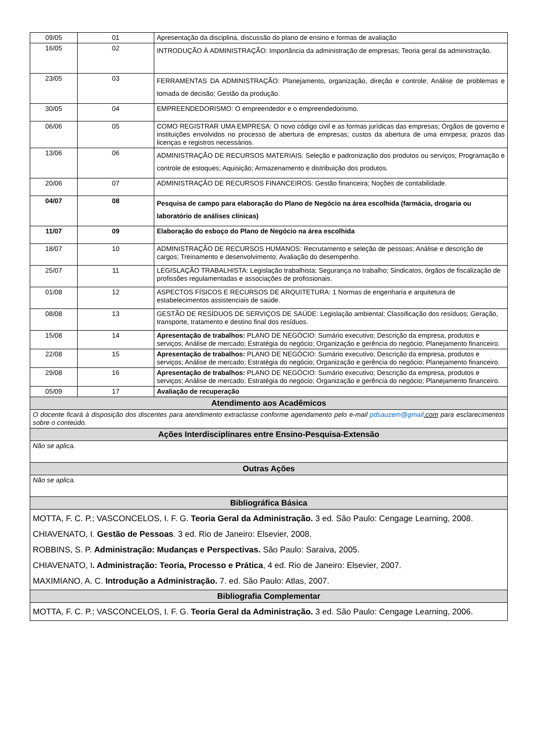| 09/05 | 01 | Apresentação da disciplina, discussão do plano de ensino e formas de avaliação |
| 16/05 | 02 | INTRODUÇÃO À ADMINISTRAÇÃO: Importância da administração de empresas; Teoria geral da administração. |
| 23/05 | 03 | FERRAMENTAS DA ADMINISTRAÇÃO: Planejamento, organização, direção e controle; Análise de problemas e tomada de decisão; Gestão da produção. |
| 30/05 | 04 | EMPREENDEDORISMO: O empreendedor e o empreendedorismo. |
| 06/06 | 05 | COMO REGISTRAR UMA EMPRESA: O novo código civil e as formas jurídicas das empresas; Órgãos de governo e instituições envolvidos no processo de abertura de empresas; custos da abertura de uma emrpesa; prazos das licenças e registros necessários. |
| 13/06 | 06 | ADMINISTRAÇÃO DE RECURSOS MATERIAIS: Seleção e padronização dos produtos ou serviços; Programação e controle de estoques; Aquisição; Armazenamento e distribuição dos produtos. |
| 20/06 | 07 | ADMINISTRAÇÃO DE RECURSOS FINANCEIROS: Gestão financeira; Noções de contabilidade. |
| 04/07 | 08 | Pesquisa de campo para elaboração do Plano de Negócio na área escolhida (farmácia, drogaria ou laboratório de análises clínicas) |
| 11/07 | 09 | Elaboração do esboço do Plano de Negócio na área escolhida |
| 18/07 | 10 | ADMINISTRAÇÃO DE RECURSOS HUMANOS: Recrutamento e seleção de pessoas; Análise e descrição de cargos; Treinamento e desenvolvimento; Avaliação do desempenho. |
| 25/07 | 11 | LEGISLAÇÃO TRABALHISTA: Legislação trabalhista; Segurança no trabalho; Sindicatos, órgãos de fiscalização de profissões regulamentadas e associações de profissionais. |
| 01/08 | 12 | ASPECTOS FÍSICOS E RECURSOS DE ARQUITETURA: 1 Normas de engenharia e arquitetura de estabelecimentos assistenciais de saúde. |
| 08/08 | 13 | GESTÃO DE RESÍDUOS DE SERVIÇOS DE SAÚDE: Legislação ambiental; Classificação dos resíduos; Geração, transporte, tratamento e destino final dos resíduos. |
| 15/08 | 14 | Apresentação de trabalhos: PLANO DE NEGÓCIO: Sumário executivo; Descrição da empresa, produtos e serviços; Análise de mercado; Estratégia do negócio; Organização e gerência do negócio; Planejamento financeiro. |
| 22/08 | 15 | Apresentação de trabalhos: PLANO DE NEGÓCIO: Sumário executivo; Descrição da empresa, produtos e serviços; Análise de mercado; Estratégia do negócio; Organização e gerência do negócio; Planejamento financeiro. |
| 29/08 | 16 | Apresentação de trabalhos: PLANO DE NEGÓCIO: Sumário executivo; Descrição da empresa, produtos e serviços; Análise de mercado; Estratégia do negócio; Organização e gerência do negócio; Planejamento financeiro. |
| 05/09 | 17 | Avaliação de recuperação |
| Atendimento aos Acadêmicos | | |
| O docente ficará à disposição dos discentes para atendimento extraclasse conforme agendamento pelo e-mail pdsauzem@gmail .com para esclarecimentos sobre o conteúdo. | | |
| Ações Interdisciplinares entre Ensino-Pesquisa-Extensão | | |
| Não se aplica. | | |
| Outras Ações | | |
| Não se aplica. | | |
| Bibliográfica Básica | | |
| MOTTA, F. C. P.; VASCONCELOS, I. F. G. Teoria Geral da Administração. 3 ed. São Paulo: Cengage Learning, 2008. CHIAVENATO, I. Gestão de Pessoas . 3 ed. Rio de Janeiro: Elsevier, 2008. ROBBINS, S. P. Administração: Mudanças e Perspectivas. São Paulo: Saraiva, 2005. CHIAVENATO, I . Administração: Teoria, Processo e Prática , 4 ed. Rio de Janeiro: Elsevier, 2007. MAXIMIANO, A. C. Introdução a Administração. 7. ed. São Paulo: Atlas, 2007. | | |
| Bibliografia Complementar | | |
| MOTTA, F. C. P.; VASCONCELOS, I. F. G. Teoria Geral da Administração. 3 ed. São Paulo: Cengage Learning, 2006. | | |